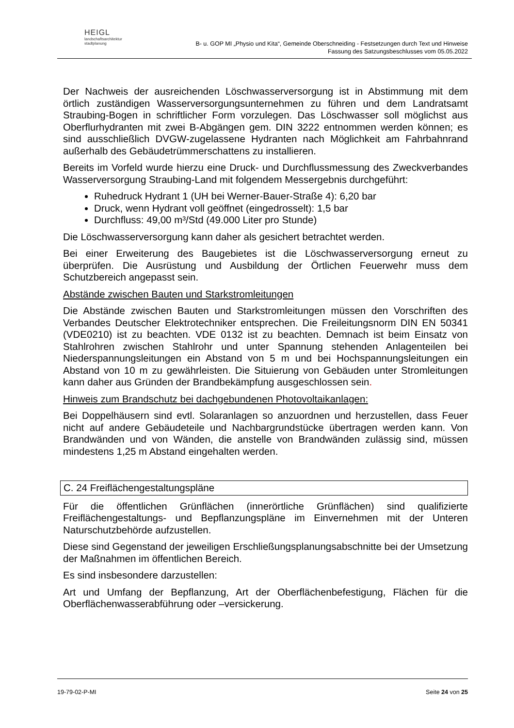HEIGL
landschaftsarchitektur
stadtplanung
B- u. GOP MI „Physio und Kita“, Gemeinde Oberschneiding - Festsetzungen durch Text und Hinweise
Fassung des Satzungsbeschlusses vom 05.05.2022
Der Nachweis der ausreichenden Löschwasserversorgung ist in Abstimmung mit dem örtlich zuständigen Wasserversorgungsunternehmen zu führen und dem Landratsamt Straubing-Bogen in schriftlicher Form vorzulegen. Das Löschwasser soll möglichst aus Oberflurhydranten mit zwei B-Abgängen gem. DIN 3222 entnommen werden können; es sind ausschließlich DVGW-zugelassene Hydranten nach Möglichkeit am Fahrbahnrand außerhalb des Gebäudetrümmerschattens zu installieren.
Bereits im Vorfeld wurde hierzu eine Druck- und Durchflussmessung des Zweckverbandes Wasserversorgung Straubing-Land mit folgendem Messergebnis durchgeführt:
Ruhedruck Hydrant 1 (UH bei Werner-Bauer-Straße 4): 6,20 bar
Druck, wenn Hydrant voll geöffnet (eingedrosselt): 1,5 bar
Durchfluss: 49,00 m³/Std (49.000 Liter pro Stunde)
Die Löschwasserversorgung kann daher als gesichert betrachtet werden.
Bei einer Erweiterung des Baugebietes ist die Löschwasserversorgung erneut zu überprüfen. Die Ausrüstung und Ausbildung der Örtlichen Feuerwehr muss dem Schutzbereich angepasst sein.
Abstände zwischen Bauten und Starkstromleitungen
Die Abstände zwischen Bauten und Starkstromleitungen müssen den Vorschriften des Verbandes Deutscher Elektrotechniker entsprechen. Die Freileitungsnorm DIN EN 50341 (VDE0210) ist zu beachten. VDE 0132 ist zu beachten. Demnach ist beim Einsatz von Stahlrohren zwischen Stahlrohr und unter Spannung stehenden Anlagenteilen bei Niederspannungsleitungen ein Abstand von 5 m und bei Hochspannungsleitungen ein Abstand von 10 m zu gewährleisten. Die Situierung von Gebäuden unter Stromleitungen kann daher aus Gründen der Brandbekämpfung ausgeschlossen sein.
Hinweis zum Brandschutz bei dachgebundenen Photovoltaikanlagen:
Bei Doppelhäusern sind evtl. Solaranlagen so anzuordnen und herzustellen, dass Feuer nicht auf andere Gebäudeteile und Nachbargrundstücke übertragen werden kann. Von Brandwänden und von Wänden, die anstelle von Brandwänden zulässig sind, müssen mindestens 1,25 m Abstand eingehalten werden.
C. 24 Freiflächengestaltungspläne
Für die öffentlichen Grünflächen (innerörtliche Grünflächen) sind qualifizierte Freiflächengestaltungs- und Bepflanzungspläne im Einvernehmen mit der Unteren Naturschutzbehörde aufzustellen.
Diese sind Gegenstand der jeweiligen Erschließungsplanungsabschnitte bei der Umsetzung der Maßnahmen im öffentlichen Bereich.
Es sind insbesondere darzustellen:
Art und Umfang der Bepflanzung, Art der Oberflächenbefestigung, Flächen für die Oberflächenwasserabführung oder –versickerung.
19-79-02-P-MI Seite 24 von 25